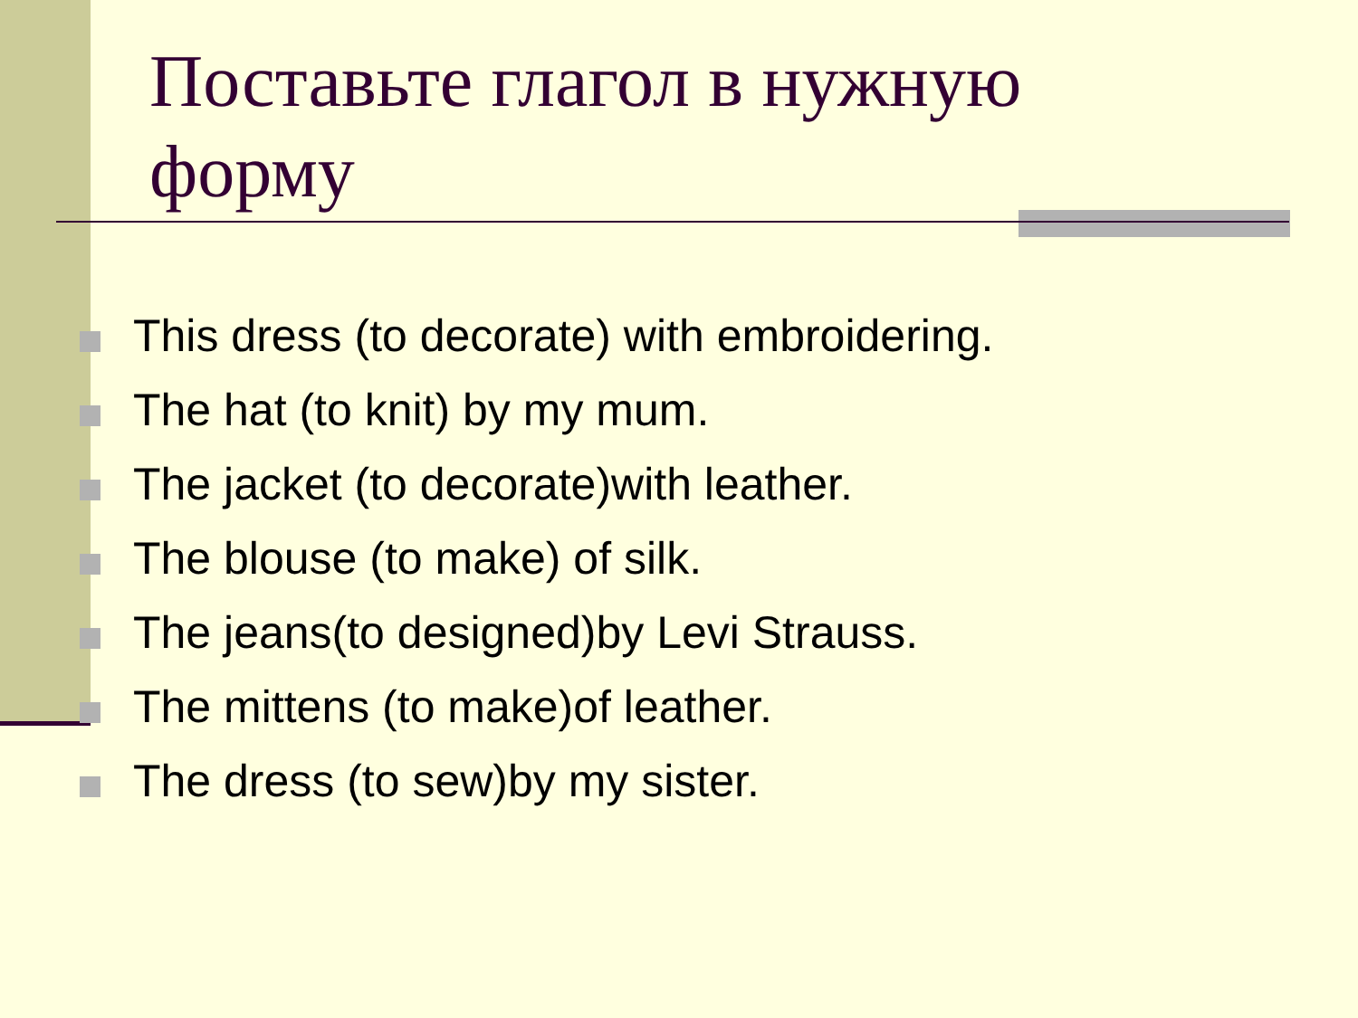Поставьте глагол в нужную форму
This dress (to decorate) with embroidering.
The hat (to knit) by my mum.
The jacket (to decorate)with leather.
The blouse (to make) of silk.
The jeans(to designed)by Levi Strauss.
The mittens (to make)of leather.
The dress (to sew)by my sister.